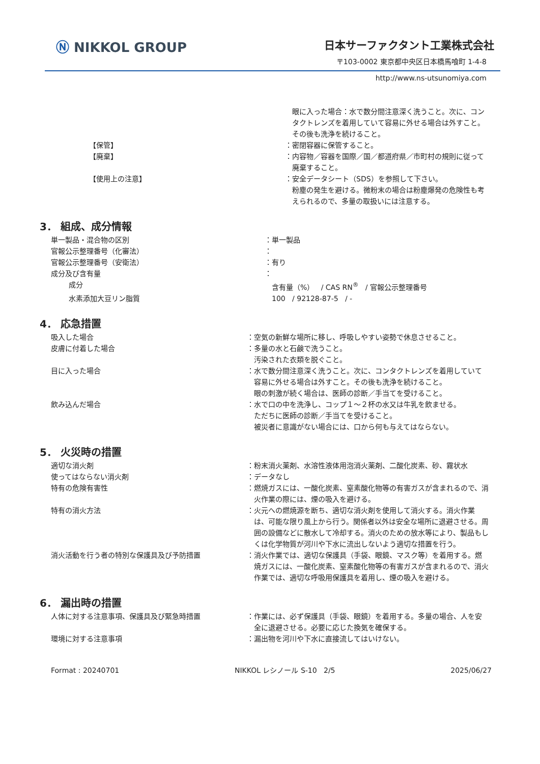Ⓝ NIKKOL GROUP
日本サーファクタント工業株式会社
〒103-0002 東京都中央区日本橋馬喰町 1-4-8
http://www.ns-utsunomiya.com
| | | 眼に入った場合：水で数分間注意深く洗うこと。次に、コンタクトレンズを着用していて容易に外せる場合は外すこと。その後も洗浄を続けること。 |
| 【保管】 | ： | 密閉容器に保管すること。 |
| 【廃棄】 | ： | 内容物／容器を国際／国／都道府県／市町村の規則に従って廃棄すること。 |
| 【使用上の注意】 | ： | 安全データシート（SDS）を参照して下さい。 粉塵の発生を避ける。微粉末の場合は粉塵爆発の危険性も考えられるので、多量の取扱いには注意する。 |
3． 組成、成分情報
| 単一製品・混合物の区別 | ： | 単一製品 |
| 官報公示整理番号（化審法） | ： | |
| 官報公示整理番号（安衛法） | ： | 有り |
| 成分及び含有量 | ： | |
| 成分 | | 含有量（%） / CAS RN<sup>®</sup> / 官報公示整理番号 |
| 水素添加大豆リン脂質 | | 100 / 92128-87-5 / - |
4． 応急措置
| 吸入した場合 | ： | 空気の新鮮な場所に移し、呼吸しやすい姿勢で休息させること。 |
| 皮膚に付着した場合 | ： | 多量の水と石鹸で洗うこと。 汚染された衣類を脱ぐこと。 |
| 目に入った場合 | ： | 水で数分間注意深く洗うこと。次に、コンタクトレンズを着用していて容易に外せる場合は外すこと。その後も洗浄を続けること。 眼の刺激が続く場合は、医師の診断／手当てを受けること。 |
| 飲み込んだ場合 | ： | 水で口の中を洗浄し、コップ１～２杯の水又は牛乳を飲ませる。 ただちに医師の診断／手当てを受けること。 被災者に意識がない場合には、口から何も与えてはならない。 |
5． 火災時の措置
| 適切な消火剤 | ： | 粉末消火薬剤、水溶性液体用泡消火薬剤、二酸化炭素、砂、霧状水 |
| 使ってはならない消火剤 | ： | データなし |
| 特有の危険有害性 | ： | 燃焼ガスには、一酸化炭素、窒素酸化物等の有害ガスが含まれるので、消火作業の際には、煙の吸入を避ける。 |
| 特有の消火方法 | ： | 火元への燃焼源を断ち、適切な消火剤を使用して消火する。消火作業は、可能な限り風上から行う。関係者以外は安全な場所に退避させる。周囲の設備などに散水して冷却する。消火のための放水等により、製品もしくは化学物質が河川や下水に流出しないよう適切な措置を行う。 |
| 消火活動を行う者の特別な保護具及び予防措置 | ： | 消火作業では、適切な保護具（手袋、眼鏡、マスク等）を着用する。燃焼ガスには、一酸化炭素、窒素酸化物等の有害ガスが含まれるので、消火作業では、適切な呼吸用保護具を着用し、煙の吸入を避ける。 |
6． 漏出時の措置
| 人体に対する注意事項、保護具及び緊急時措置 | ： | 作業には、必ず保護具（手袋、眼鏡）を着用する。多量の場合、人を安全に退避させる。必要に応じた換気を確保する。 |
| 環境に対する注意事項 | ： | 漏出物を河川や下水に直接流してはいけない。 |
Format : 20240701 NIKKOL レシノール S-10 2/5 2025/06/27